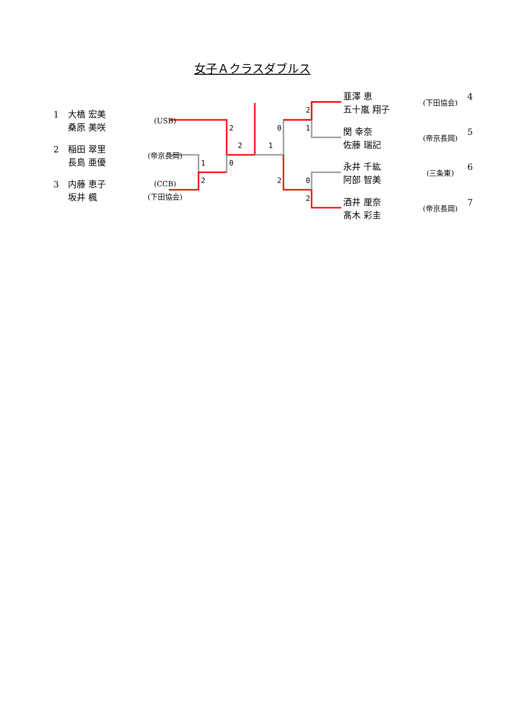女子Ａクラスダブルス
1 大橋 宏美
桑原 美咲 (USB)
2 稲田 翠里
長島 亜優 (帝京長岡)
3 内藤 恵子
坂井 楓 (CCB)
(下田協会)
韮澤 恵
五十嵐 翔子 (下田協会) 4
関 幸奈
佐藤 瑞記 (帝京長岡) 5
永井 千紘
阿部 智美 (三条東) 6
酒井 厘奈
髙木 彩圭 (帝京長岡) 7
2
2
1 0
2
1
0
2
2
1
0
2